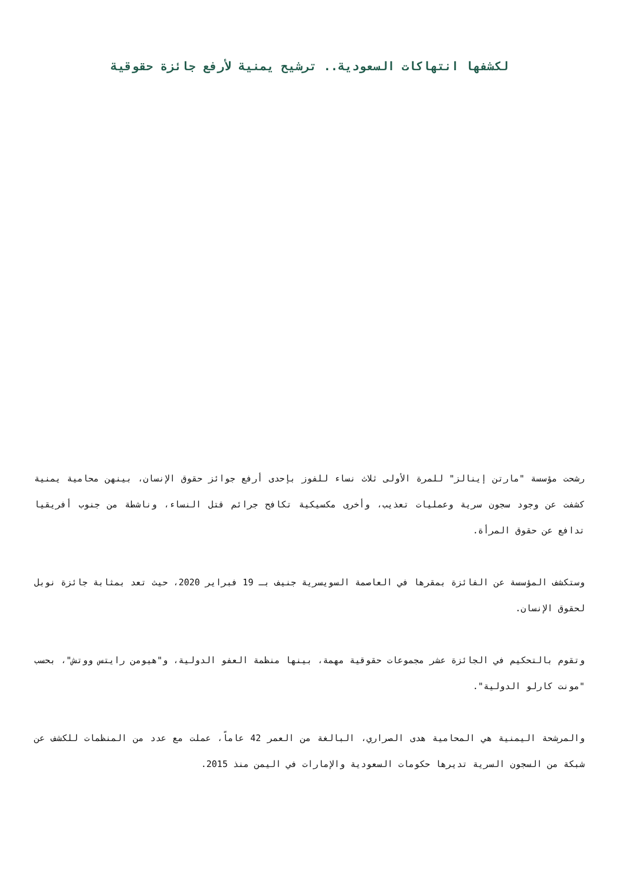لكشفها انتهاكات السعودية.. ترشيح يمنية لأرفع جائزة حقوقية
رشحت مؤسسة "مارتن إينالز" للمرة الأولى ثلاث نساء للفوز بإحدى أرفع جوائز حقوق الإنسان، بينهن محامية يمنية كشفت عن وجود سجون سرية وعمليات تعذيب، وأخرى مكسيكية تكافح جرائم قتل النساء، وناشطة من جنوب أفريقيا تدافع عن حقوق المرأة.
وستكشف المؤسسة عن الفائزة بمقرها في العاصمة السويسرية جنيف بـ 19 فبراير 2020، حيث تعد بمثابة جائزة نوبل لحقوق الإنسان.
وتقوم بالتحكيم في الجائزة عشر مجموعات حقوقية مهمة، بينها منظمة العفو الدولية، و"هيومن رايتس ووتش"، بحسب "مونت كارلو الدولية".
والمرشحة اليمنية هي المحامية هدى الصراري، البالغة من العمر 42 عاماً، عملت مع عدد من المنظمات للكشف عن شبكة من السجون السرية تديرها حكومات السعودية والإمارات في اليمن منذ 2015.